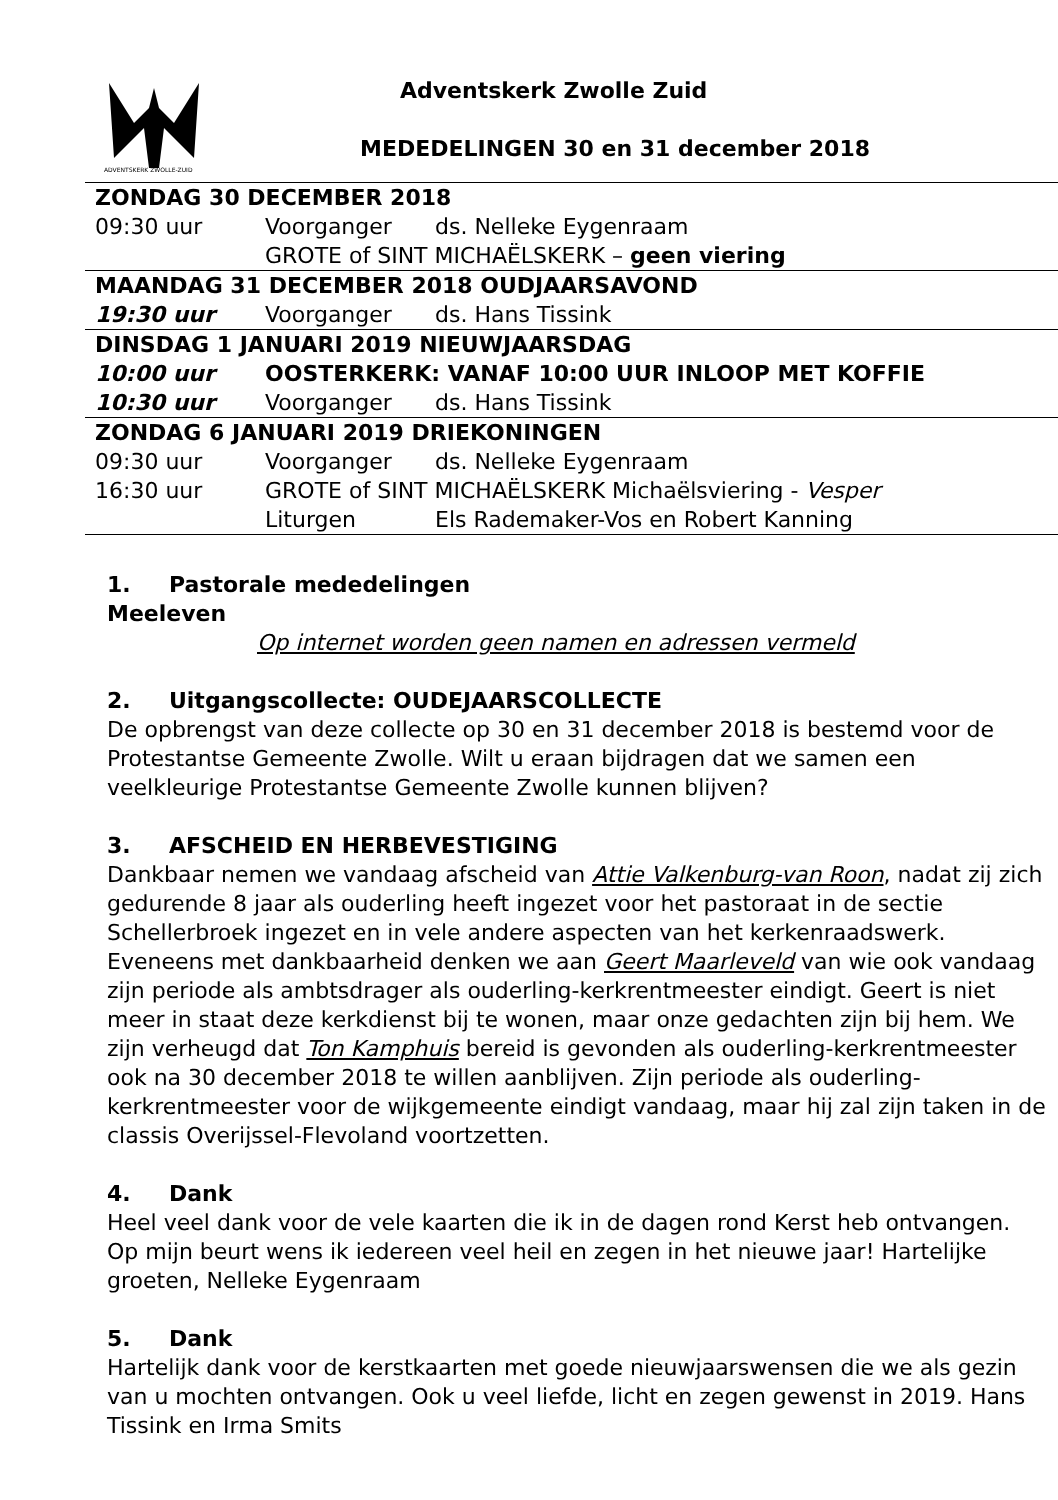ADVENTSKERK ZWOLLE-ZUID
Adventskerk Zwolle Zuid
MEDEDELINGEN 30 en 31 december 2018
| ZONDAG 30 DECEMBER 2018 | | |
| 09:30 uur | Voorganger | ds. Nelleke Eygenraam |
| | GROTE of SINT MICHAËLSKERK – geen viering | |
| MAANDAG 31 DECEMBER 2018 OUDJAARSAVOND | | |
| 19:30 uur | Voorganger | ds. Hans Tissink |
| DINSDAG 1 JANUARI 2019 NIEUWJAARSDAG | | |
| 10:00 uur | OOSTERKERK: VANAF 10:00 UUR INLOOP MET KOFFIE | |
| 10:30 uur | Voorganger | ds. Hans Tissink |
| ZONDAG 6 JANUARI 2019 DRIEKONINGEN | | |
| 09:30 uur | Voorganger | ds. Nelleke Eygenraam |
| 16:30 uur | GROTE of SINT MICHAËLSKERK Michaëlsviering - Vesper | |
| | Liturgen | Els Rademaker-Vos en Robert Kanning |
1. Pastorale mededelingen
Meeleven
Op internet worden geen namen en adressen vermeld
2. Uitgangscollecte: OUDEJAARSCOLLECTE
De opbrengst van deze collecte op 30 en 31 december 2018 is bestemd voor de Protestantse Gemeente Zwolle. Wilt u eraan bijdragen dat we samen een veelkleurige Protestantse Gemeente Zwolle kunnen blijven?
3. AFSCHEID EN HERBEVESTIGING
Dankbaar nemen we vandaag afscheid van Attie Valkenburg-van Roon, nadat zij zich gedurende 8 jaar als ouderling heeft ingezet voor het pastoraat in de sectie Schellerbroek ingezet en in vele andere aspecten van het kerkenraadswerk. Eveneens met dankbaarheid denken we aan Geert Maarleveld van wie ook vandaag zijn periode als ambtsdrager als ouderling-kerkrentmeester eindigt. Geert is niet meer in staat deze kerkdienst bij te wonen, maar onze gedachten zijn bij hem. We zijn verheugd dat Ton Kamphuis bereid is gevonden als ouderling-kerkrentmeester ook na 30 december 2018 te willen aanblijven. Zijn periode als ouderling-kerkrentmeester voor de wijkgemeente eindigt vandaag, maar hij zal zijn taken in de classis Overijssel-Flevoland voortzetten.
4. Dank
Heel veel dank voor de vele kaarten die ik in de dagen rond Kerst heb ontvangen. Op mijn beurt wens ik iedereen veel heil en zegen in het nieuwe jaar! Hartelijke groeten, Nelleke Eygenraam
5. Dank
Hartelijk dank voor de kerstkaarten met goede nieuwjaarswensen die we als gezin van u mochten ontvangen. Ook u veel liefde, licht en zegen gewenst in 2019. Hans Tissink en Irma Smits